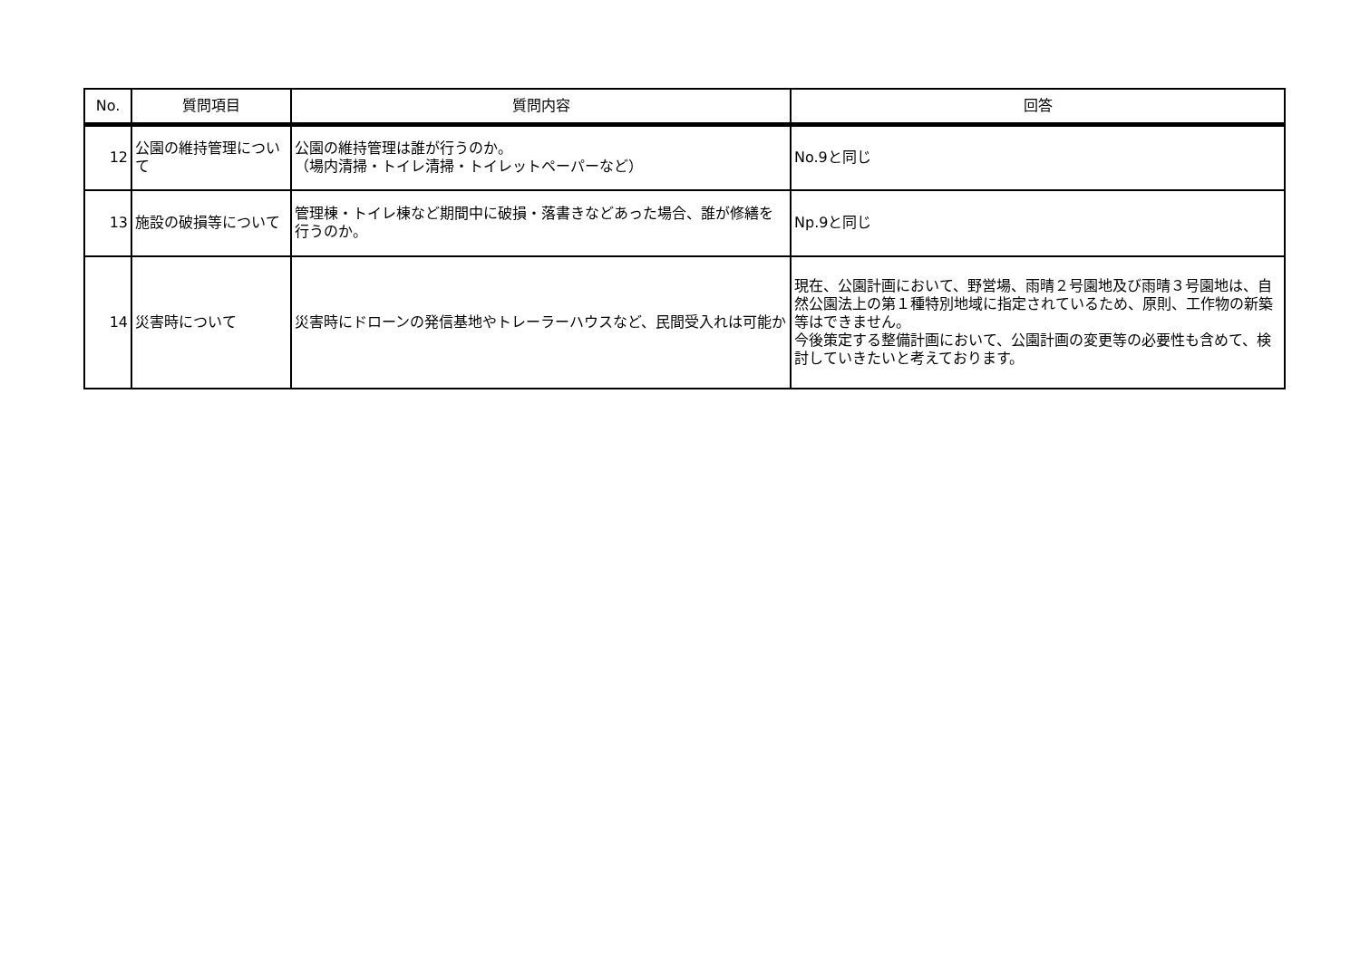| No. | 質問項目 | 質問内容 | 回答 |
| --- | --- | --- | --- |
| 12 | 公園の維持管理について | 公園の維持管理は誰が行うのか。 （場内清掃・トイレ清掃・トイレットペーパーなど） | No.9と同じ |
| 13 | 施設の破損等について | 管理棟・トイレ棟など期間中に破損・落書きなどあった場合、誰が修繕を行うのか。 | Np.9と同じ |
| 14 | 災害時について | 災害時にドローンの発信基地やトレーラーハウスなど、民間受入れは可能か | 現在、公園計画において、野営場、雨晴２号園地及び雨晴３号園地は、自然公園法上の第１種特別地域に指定されているため、原則、工作物の新築等はできません。 今後策定する整備計画において、公園計画の変更等の必要性も含めて、検討していきたいと考えております。 |